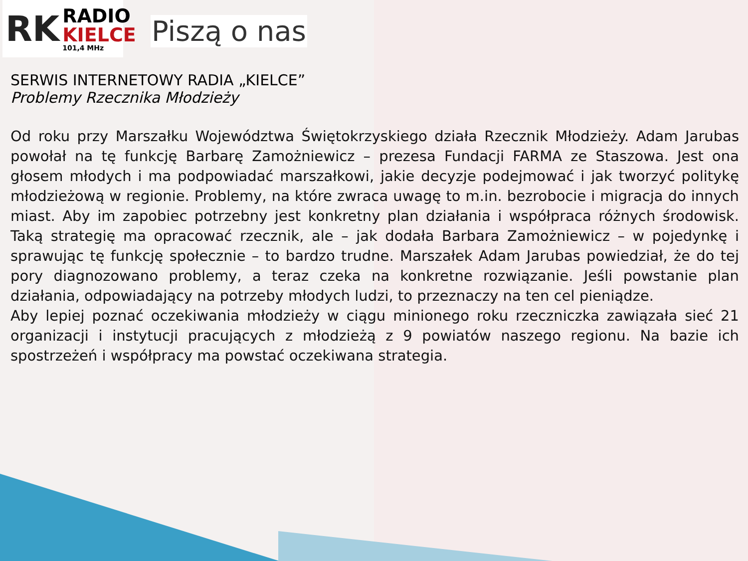RK
RADIO
KIELCE
101,4 MHz
Piszą o nas
SERWIS INTERNETOWY RADIA „KIELCE”
Problemy Rzecznika Młodzieży
Od roku przy Marszałku Województwa Świętokrzyskiego działa Rzecznik Młodzieży. Adam Jarubas powołał na tę funkcję Barbarę Zamożniewicz – prezesa Fundacji FARMA ze Staszowa. Jest ona głosem młodych i ma podpowiadać marszałkowi, jakie decyzje podejmować i jak tworzyć politykę młodzieżową w regionie. Problemy, na które zwraca uwagę to m.in. bezrobocie i migracja do innych miast. Aby im zapobiec potrzebny jest konkretny plan działania i współpraca różnych środowisk. Taką strategię ma opracować rzecznik, ale – jak dodała Barbara Zamożniewicz – w pojedynkę i sprawując tę funkcję społecznie – to bardzo trudne. Marszałek Adam Jarubas powiedział, że do tej pory diagnozowano problemy, a teraz czeka na konkretne rozwiązanie. Jeśli powstanie plan działania, odpowiadający na potrzeby młodych ludzi, to przeznaczy na ten cel pieniądze.
Aby lepiej poznać oczekiwania młodzieży w ciągu minionego roku rzeczniczka zawiązała sieć 21 organizacji i instytucji pracujących z młodzieżą z 9 powiatów naszego regionu. Na bazie ich spostrzeżeń i współpracy ma powstać oczekiwana strategia.